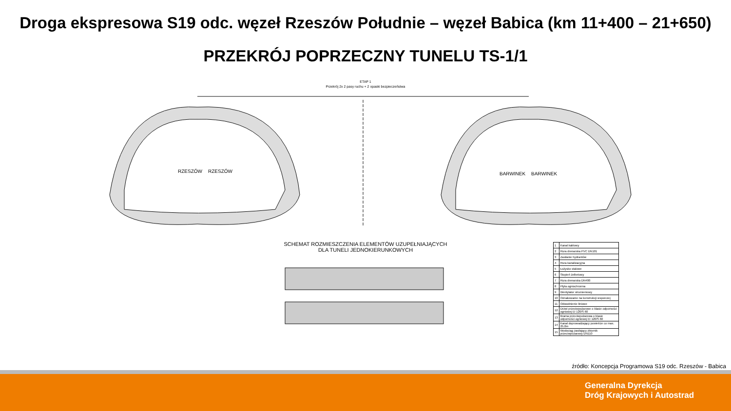Droga ekspresowa S19 odc. węzeł Rzeszów Południe – węzeł Babica (km 11+400 – 21+650)
PRZEKRÓJ POPRZECZNY TUNELU TS-1/1
ETAP 1
Przekrój 2x 2 pasy ruchu + 2 opaski bezpieczeństwa
RZESZÓW
RZESZÓW
BARWINEK
BARWINEK
SCHEMAT ROZMIESZCZENIA ELEMENTÓW UZUPEŁNIAJĄCYCH DLA TUNELI JEDNOKIERUNKOWYCH
| 1 | Kanał kablowy |
| 2 | Rura drenarska PVC DN101 |
| 3 | Zasilanie hydrantów |
| 4 | Rura kanalizacyjna |
| 5 | Łożysko stalowe |
| 6 | Stopień żelbetowy |
| 7 | Rura drenarska DN400 |
| 8 | Płyta ogniochronna |
| 9 | Wentylator strumieniowy |
| 10 | Oznakowanie na konstrukcji wsporczej |
| 11 | Odwodnienie liniowe |
| 12 | Drzwi przeciwpożarowe o klasie odporności ogniowej EI 120/S 60 |
| 13 | Brama przeciwpożarowa o klasie odporności ogniowej EI 120/S 60 |
| 14 | Kanał doprowadzający powietrze co max. 25,0m |
| 15 | Wodociąg zasilający zbiornik przeciwpożarowy DN110 |
źródło: Koncepcja Programowa S19 odc. Rzeszów - Babica
Generalna Dyrekcja
Dróg Krajowych i Autostrad